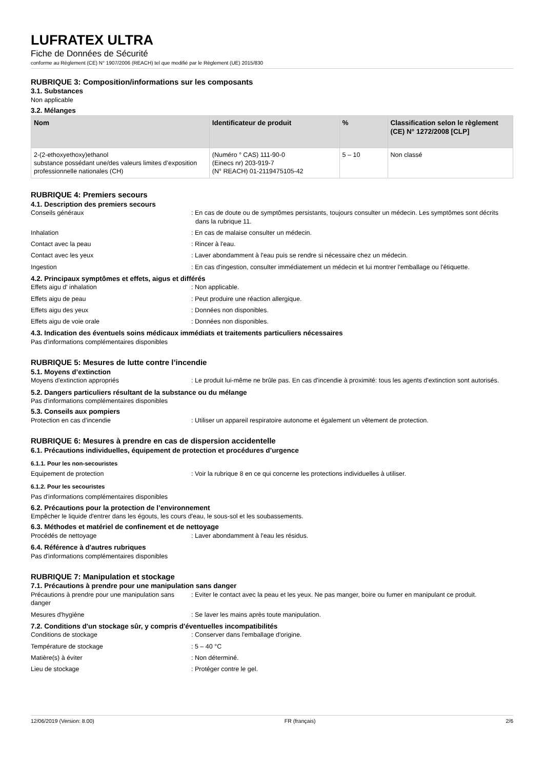LUFRATEX ULTRA
Fiche de Données de Sécurité
conforme au Règlement (CE) N° 1907/2006 (REACH) tel que modifié par le Règlement (UE) 2015/830
RUBRIQUE 3: Composition/informations sur les composants
3.1. Substances
Non applicable
3.2. Mélanges
| Nom | Identificateur de produit | % | Classification selon le règlement (CE) N° 1272/2008 [CLP] |
| --- | --- | --- | --- |
| 2-(2-ethoxyethoxy)ethanol substance possédant une/des valeurs limites d’exposition professionnelle nationales (CH) | (Numéro ° CAS) 111-90-0 (Einecs nr) 203-919-7 (N° REACH) 01-2119475105-42 | 5 – 10 | Non classé |
RUBRIQUE 4: Premiers secours
4.1. Description des premiers secours
Conseils généraux : En cas de doute ou de symptômes persistants, toujours consulter un médecin. Les symptômes sont décrits dans la rubrique 11.
Inhalation : En cas de malaise consulter un médecin.
Contact avec la peau : Rincer à l'eau.
Contact avec les yeux : Laver abondamment à l'eau puis se rendre si nécessaire chez un médecin.
Ingestion : En cas d'ingestion, consulter immédiatement un médecin et lui montrer l'emballage ou l'étiquette.
4.2. Principaux symptômes et effets, aigus et différés
Effets aigu d' inhalation : Non applicable.
Effets aigu de peau : Peut produire une réaction allergique.
Effets aigu des yeux : Données non disponibles.
Effets aigu de voie orale : Données non disponibles.
4.3. Indication des éventuels soins médicaux immédiats et traitements particuliers nécessaires
Pas d'informations complémentaires disponibles
RUBRIQUE 5: Mesures de lutte contre l’incendie
5.1. Moyens d’extinction
Moyens d'extinction appropriés : Le produit lui-même ne brûle pas. En cas d'incendie à proximité: tous les agents d'extinction sont autorisés.
5.2. Dangers particuliers résultant de la substance ou du mélange
Pas d'informations complémentaires disponibles
5.3. Conseils aux pompiers
Protection en cas d'incendie : Utiliser un appareil respiratoire autonome et également un vêtement de protection.
RUBRIQUE 6: Mesures à prendre en cas de dispersion accidentelle
6.1. Précautions individuelles, équipement de protection et procédures d’urgence
6.1.1. Pour les non-secouristes
Equipement de protection : Voir la rubrique 8 en ce qui concerne les protections individuelles à utiliser.
6.1.2. Pour les secouristes
Pas d'informations complémentaires disponibles
6.2. Précautions pour la protection de l’environnement
Empêcher le liquide d'entrer dans les égouts, les cours d'eau, le sous-sol et les soubassements.
6.3. Méthodes et matériel de confinement et de nettoyage
Procédés de nettoyage : Laver abondamment à l'eau les résidus.
6.4. Référence à d'autres rubriques
Pas d'informations complémentaires disponibles
RUBRIQUE 7: Manipulation et stockage
7.1. Précautions à prendre pour une manipulation sans danger
Précautions à prendre pour une manipulation sans danger
: Eviter le contact avec la peau et les yeux. Ne pas manger, boire ou fumer en manipulant ce produit.
Mesures d'hygiène : Se laver les mains après toute manipulation.
7.2. Conditions d'un stockage sûr, y compris d'éventuelles incompatibilités
Conditions de stockage : Conserver dans l'emballage d'origine.
Température de stockage : 5 – 40 °C
Matière(s) à éviter : Non déterminé.
Lieu de stockage : Protéger contre le gel.
12/06/2019 (Version: 8.00) FR (français) 2/6